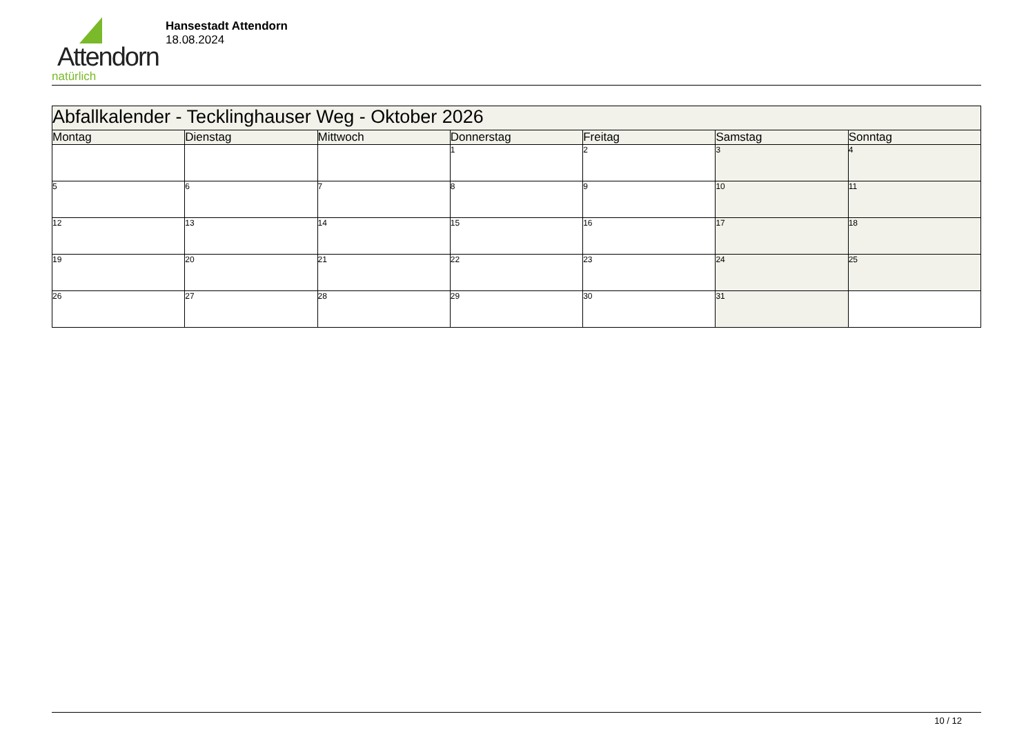Attendorn
natürlich
Hansestadt Attendorn
18.08.2024
| Abfallkalender - Tecklinghauser Weg - Oktober 2026 | | | | | | |
| --- | --- | --- | --- | --- | --- | --- |
| Montag | Dienstag | Mittwoch | Donnerstag | Freitag | Samstag | Sonntag |
| | | | 1 | 2 | 3 | 4 |
| 5 | 6 | 7 | 8 | 9 | 10 | 11 |
| 12 | 13 | 14 | 15 | 16 | 17 | 18 |
| 19 | 20 | 21 | 22 | 23 | 24 | 25 |
| 26 | 27 | 28 | 29 | 30 | 31 | |
10 / 12